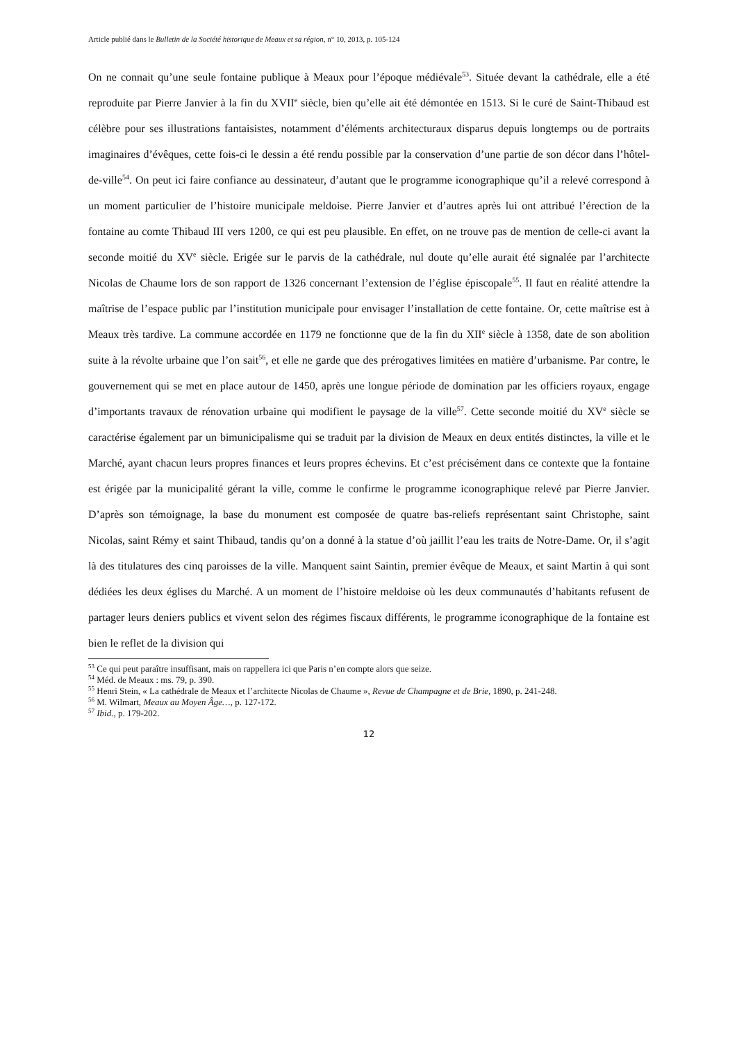Article publié dans le Bulletin de la Société historique de Meaux et sa région, n° 10, 2013, p. 105-124
On ne connait qu’une seule fontaine publique à Meaux pour l’époque médiévale<sup>53</sup>. Située devant la cathédrale, elle a été reproduite par Pierre Janvier à la fin du XVII<sup>e</sup> siècle, bien qu’elle ait été démontée en 1513. Si le curé de Saint-Thibaud est célèbre pour ses illustrations fantaisistes, notamment d’éléments architecturaux disparus depuis longtemps ou de portraits imaginaires d’évêques, cette fois-ci le dessin a été rendu possible par la conservation d’une partie de son décor dans l’hôtel-de-ville<sup>54</sup>. On peut ici faire confiance au dessinateur, d’autant que le programme iconographique qu’il a relevé correspond à un moment particulier de l’histoire municipale meldoise. Pierre Janvier et d’autres après lui ont attribué l’érection de la fontaine au comte Thibaud III vers 1200, ce qui est peu plausible. En effet, on ne trouve pas de mention de celle-ci avant la seconde moitié du XV<sup>e</sup> siècle. Erigée sur le parvis de la cathédrale, nul doute qu’elle aurait été signalée par l’architecte Nicolas de Chaume lors de son rapport de 1326 concernant l’extension de l’église épiscopale<sup>55</sup>. Il faut en réalité attendre la maîtrise de l’espace public par l’institution municipale pour envisager l’installation de cette fontaine. Or, cette maîtrise est à Meaux très tardive. La commune accordée en 1179 ne fonctionne que de la fin du XII<sup>e</sup> siècle à 1358, date de son abolition suite à la révolte urbaine que l’on sait<sup>56</sup>, et elle ne garde que des prérogatives limitées en matière d’urbanisme. Par contre, le gouvernement qui se met en place autour de 1450, après une longue période de domination par les officiers royaux, engage d’importants travaux de rénovation urbaine qui modifient le paysage de la ville<sup>57</sup>. Cette seconde moitié du XV<sup>e</sup> siècle se caractérise également par un bimunicipalisme qui se traduit par la division de Meaux en deux entités distinctes, la ville et le Marché, ayant chacun leurs propres finances et leurs propres échevins. Et c’est précisément dans ce contexte que la fontaine est érigée par la municipalité gérant la ville, comme le confirme le programme iconographique relevé par Pierre Janvier. D’après son témoignage, la base du monument est composée de quatre bas-reliefs représentant saint Christophe, saint Nicolas, saint Rémy et saint Thibaud, tandis qu’on a donné à la statue d’où jaillit l’eau les traits de Notre-Dame. Or, il s’agit là des titulatures des cinq paroisses de la ville. Manquent saint Saintin, premier évêque de Meaux, et saint Martin à qui sont dédiées les deux églises du Marché. A un moment de l’histoire meldoise où les deux communautés d’habitants refusent de partager leurs deniers publics et vivent selon des régimes fiscaux différents, le programme iconographique de la fontaine est bien le reflet de la division qui
<sup>53</sup> Ce qui peut paraître insuffisant, mais on rappellera ici que Paris n’en compte alors que seize.
<sup>54</sup> Méd. de Meaux : ms. 79, p. 390.
<sup>55</sup> Henri Stein, « La cathédrale de Meaux et l’architecte Nicolas de Chaume », Revue de Champagne et de Brie, 1890, p. 241-248.
<sup>56</sup> M. Wilmart, Meaux au Moyen Âge…, p. 127-172.
<sup>57</sup> Ibid., p. 179-202.
12